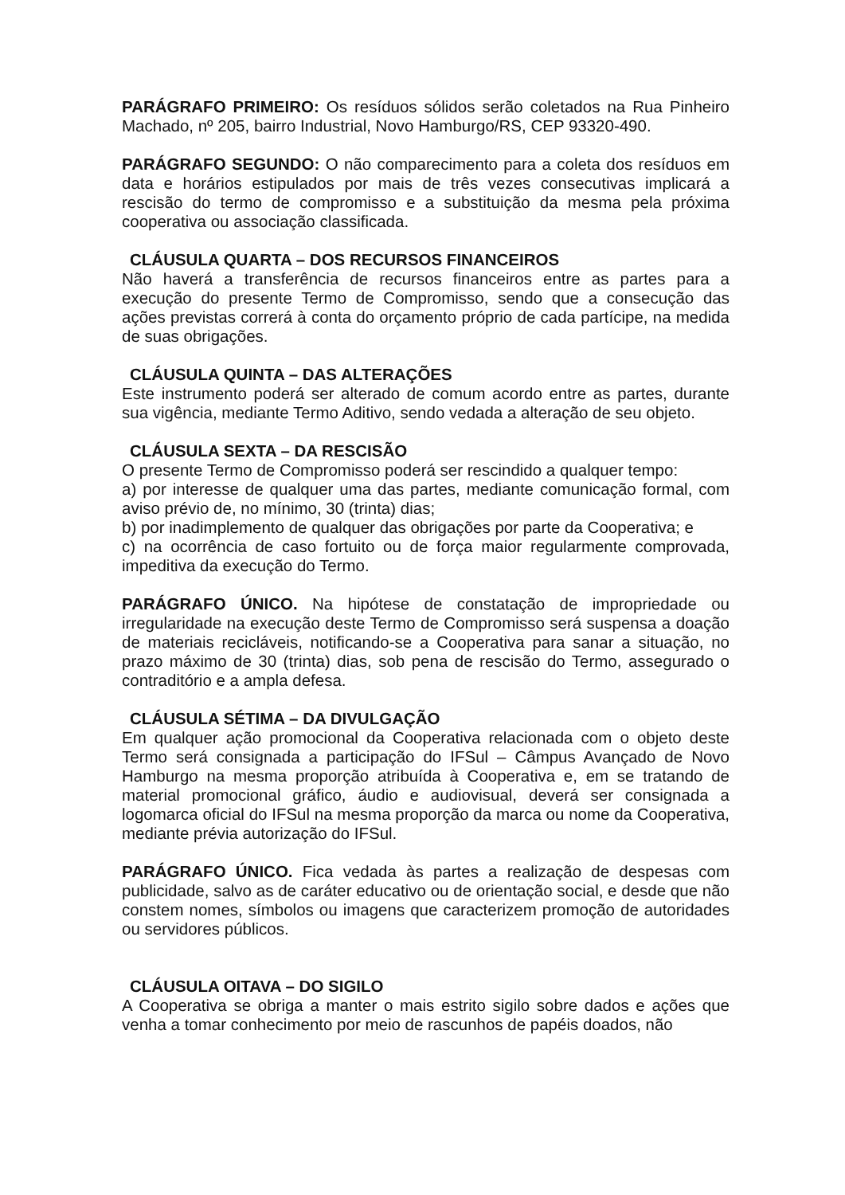PARÁGRAFO PRIMEIRO: Os resíduos sólidos serão coletados na Rua Pinheiro Machado, nº 205, bairro Industrial, Novo Hamburgo/RS, CEP 93320-490.
PARÁGRAFO SEGUNDO: O não comparecimento para a coleta dos resíduos em data e horários estipulados por mais de três vezes consecutivas implicará a rescisão do termo de compromisso e a substituição da mesma pela próxima cooperativa ou associação classificada.
CLÁUSULA QUARTA – DOS RECURSOS FINANCEIROS
Não haverá a transferência de recursos financeiros entre as partes para a execução do presente Termo de Compromisso, sendo que a consecução das ações previstas correrá à conta do orçamento próprio de cada partícipe, na medida de suas obrigações.
CLÁUSULA QUINTA – DAS ALTERAÇÕES
Este instrumento poderá ser alterado de comum acordo entre as partes, durante sua vigência, mediante Termo Aditivo, sendo vedada a alteração de seu objeto.
CLÁUSULA SEXTA – DA RESCISÃO
O presente Termo de Compromisso poderá ser rescindido a qualquer tempo:
a) por interesse de qualquer uma das partes, mediante comunicação formal, com aviso prévio de, no mínimo, 30 (trinta) dias;
b) por inadimplemento de qualquer das obrigações por parte da Cooperativa; e
c) na ocorrência de caso fortuito ou de força maior regularmente comprovada, impeditiva da execução do Termo.
PARÁGRAFO ÚNICO. Na hipótese de constatação de impropriedade ou irregularidade na execução deste Termo de Compromisso será suspensa a doação de materiais recicláveis, notificando-se a Cooperativa para sanar a situação, no prazo máximo de 30 (trinta) dias, sob pena de rescisão do Termo, assegurado o contraditório e a ampla defesa.
CLÁUSULA SÉTIMA – DA DIVULGAÇÃO
Em qualquer ação promocional da Cooperativa relacionada com o objeto deste Termo será consignada a participação do IFSul – Câmpus Avançado de Novo Hamburgo na mesma proporção atribuída à Cooperativa e, em se tratando de material promocional gráfico, áudio e audiovisual, deverá ser consignada a logomarca oficial do IFSul na mesma proporção da marca ou nome da Cooperativa, mediante prévia autorização do IFSul.
PARÁGRAFO ÚNICO. Fica vedada às partes a realização de despesas com publicidade, salvo as de caráter educativo ou de orientação social, e desde que não constem nomes, símbolos ou imagens que caracterizem promoção de autoridades ou servidores públicos.
CLÁUSULA OITAVA – DO SIGILO
A Cooperativa se obriga a manter o mais estrito sigilo sobre dados e ações que venha a tomar conhecimento por meio de rascunhos de papéis doados, não